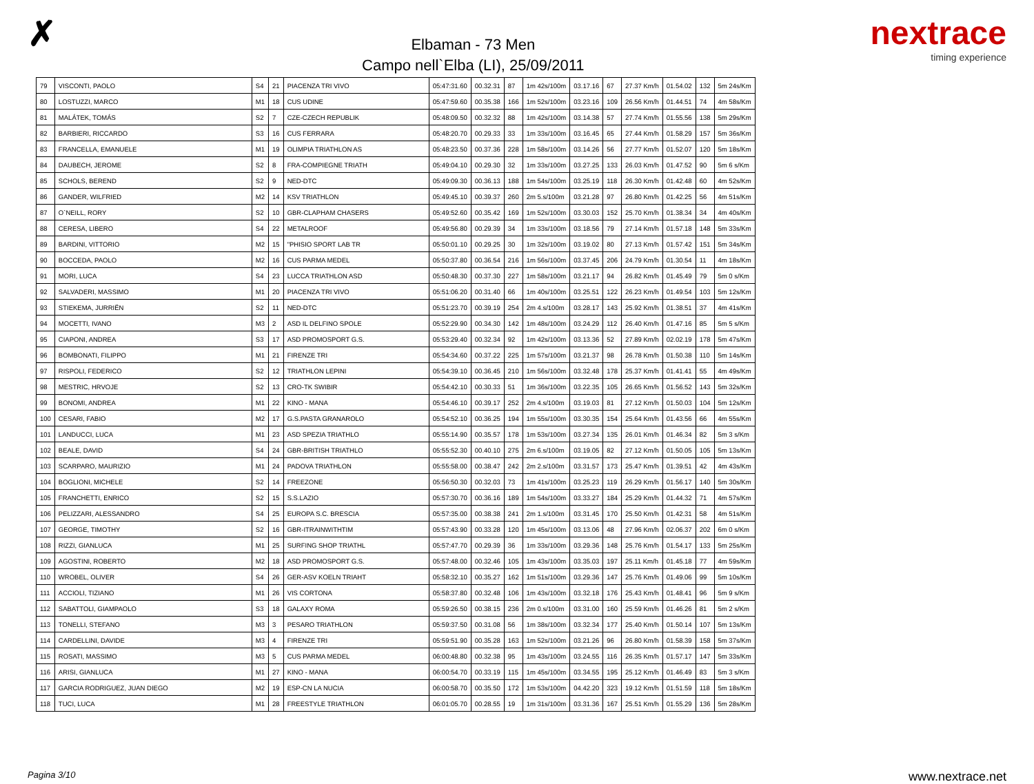✗
Elbaman - 73 Men
Campo nell`Elba (LI), 25/09/2011
nextrace
timing experience
| 79 | VISCONTI, PAOLO | S4 | 21 | PIACENZA TRI VIVO | 05:47:31.60 | 00.32.31 | 87 | 1m 42s/100m | 03.17.16 | 67 | 27.37 Km/h | 01.54.02 | 132 | 5m 24s/Km |
| 80 | LOSTUZZI, MARCO | M1 | 18 | CUS UDINE | 05:47:59.60 | 00.35.38 | 166 | 1m 52s/100m | 03.23.16 | 109 | 26.56 Km/h | 01.44.51 | 74 | 4m 58s/Km |
| 81 | MALÁTEK, TOMÁS | S2 | 7 | CZE-CZECH REPUBLIK | 05:48:09.50 | 00.32.32 | 88 | 1m 42s/100m | 03.14.38 | 57 | 27.74 Km/h | 01.55.56 | 138 | 5m 29s/Km |
| 82 | BARBIERI, RICCARDO | S3 | 16 | CUS FERRARA | 05:48:20.70 | 00.29.33 | 33 | 1m 33s/100m | 03.16.45 | 65 | 27.44 Km/h | 01.58.29 | 157 | 5m 36s/Km |
| 83 | FRANCELLA, EMANUELE | M1 | 19 | OLIMPIA TRIATHLON AS | 05:48:23.50 | 00.37.36 | 228 | 1m 58s/100m | 03.14.26 | 56 | 27.77 Km/h | 01.52.07 | 120 | 5m 18s/Km |
| 84 | DAUBECH, JEROME | S2 | 8 | FRA-COMPIEGNE TRIATH | 05:49:04.10 | 00.29.30 | 32 | 1m 33s/100m | 03.27.25 | 133 | 26.03 Km/h | 01.47.52 | 90 | 5m 6 s/Km |
| 85 | SCHOLS, BEREND | S2 | 9 | NED-DTC | 05:49:09.30 | 00.36.13 | 188 | 1m 54s/100m | 03.25.19 | 118 | 26.30 Km/h | 01.42.48 | 60 | 4m 52s/Km |
| 86 | GANDER, WILFRIED | M2 | 14 | KSV TRIATHLON | 05:49:45.10 | 00.39.37 | 260 | 2m 5.s/100m | 03.21.28 | 97 | 26.80 Km/h | 01.42.25 | 56 | 4m 51s/Km |
| 87 | O`NEILL, RORY | S2 | 10 | GBR-CLAPHAM CHASERS | 05:49:52.60 | 00.35.42 | 169 | 1m 52s/100m | 03.30.03 | 152 | 25.70 Km/h | 01.38.34 | 34 | 4m 40s/Km |
| 88 | CERESA, LIBERO | S4 | 22 | METALROOF | 05:49:56.80 | 00.29.39 | 34 | 1m 33s/100m | 03.18.56 | 79 | 27.14 Km/h | 01.57.18 | 148 | 5m 33s/Km |
| 89 | BARDINI, VITTORIO | M2 | 15 | "PHISIO SPORT LAB TR | 05:50:01.10 | 00.29.25 | 30 | 1m 32s/100m | 03.19.02 | 80 | 27.13 Km/h | 01.57.42 | 151 | 5m 34s/Km |
| 90 | BOCCEDA, PAOLO | M2 | 16 | CUS PARMA MEDEL | 05:50:37.80 | 00.36.54 | 216 | 1m 56s/100m | 03.37.45 | 206 | 24.79 Km/h | 01.30.54 | 11 | 4m 18s/Km |
| 91 | MORI, LUCA | S4 | 23 | LUCCA TRIATHLON ASD | 05:50:48.30 | 00.37.30 | 227 | 1m 58s/100m | 03.21.17 | 94 | 26.82 Km/h | 01.45.49 | 79 | 5m 0 s/Km |
| 92 | SALVADERI, MASSIMO | M1 | 20 | PIACENZA TRI VIVO | 05:51:06.20 | 00.31.40 | 66 | 1m 40s/100m | 03.25.51 | 122 | 26.23 Km/h | 01.49.54 | 103 | 5m 12s/Km |
| 93 | STIEKEMA, JURRIËN | S2 | 11 | NED-DTC | 05:51:23.70 | 00.39.19 | 254 | 2m 4.s/100m | 03.28.17 | 143 | 25.92 Km/h | 01.38.51 | 37 | 4m 41s/Km |
| 94 | MOCETTI, IVANO | M3 | 2 | ASD IL DELFINO SPOLE | 05:52:29.90 | 00.34.30 | 142 | 1m 48s/100m | 03.24.29 | 112 | 26.40 Km/h | 01.47.16 | 85 | 5m 5 s/Km |
| 95 | CIAPONI, ANDREA | S3 | 17 | ASD PROMOSPORT G.S. | 05:53:29.40 | 00.32.34 | 92 | 1m 42s/100m | 03.13.36 | 52 | 27.89 Km/h | 02.02.19 | 178 | 5m 47s/Km |
| 96 | BOMBONATI, FILIPPO | M1 | 21 | FIRENZE TRI | 05:54:34.60 | 00.37.22 | 225 | 1m 57s/100m | 03.21.37 | 98 | 26.78 Km/h | 01.50.38 | 110 | 5m 14s/Km |
| 97 | RISPOLI, FEDERICO | S2 | 12 | TRIATHLON LEPINI | 05:54:39.10 | 00.36.45 | 210 | 1m 56s/100m | 03.32.48 | 178 | 25.37 Km/h | 01.41.41 | 55 | 4m 49s/Km |
| 98 | MESTRIC, HRVOJE | S2 | 13 | CRO-TK SWIBIR | 05:54:42.10 | 00.30.33 | 51 | 1m 36s/100m | 03.22.35 | 105 | 26.65 Km/h | 01.56.52 | 143 | 5m 32s/Km |
| 99 | BONOMI, ANDREA | M1 | 22 | KINO - MANA | 05:54:46.10 | 00.39.17 | 252 | 2m 4.s/100m | 03.19.03 | 81 | 27.12 Km/h | 01.50.03 | 104 | 5m 12s/Km |
| 100 | CESARI, FABIO | M2 | 17 | G.S.PASTA GRANAROLO | 05:54:52.10 | 00.36.25 | 194 | 1m 55s/100m | 03.30.35 | 154 | 25.64 Km/h | 01.43.56 | 66 | 4m 55s/Km |
| 101 | LANDUCCI, LUCA | M1 | 23 | ASD SPEZIA TRIATHLO | 05:55:14.90 | 00.35.57 | 178 | 1m 53s/100m | 03.27.34 | 135 | 26.01 Km/h | 01.46.34 | 82 | 5m 3 s/Km |
| 102 | BEALE, DAVID | S4 | 24 | GBR-BRITISH TRIATHLO | 05:55:52.30 | 00.40.10 | 275 | 2m 6.s/100m | 03.19.05 | 82 | 27.12 Km/h | 01.50.05 | 105 | 5m 13s/Km |
| 103 | SCARPARO, MAURIZIO | M1 | 24 | PADOVA TRIATHLON | 05:55:58.00 | 00.38.47 | 242 | 2m 2.s/100m | 03.31.57 | 173 | 25.47 Km/h | 01.39.51 | 42 | 4m 43s/Km |
| 104 | BOGLIONI, MICHELE | S2 | 14 | FREEZONE | 05:56:50.30 | 00.32.03 | 73 | 1m 41s/100m | 03.25.23 | 119 | 26.29 Km/h | 01.56.17 | 140 | 5m 30s/Km |
| 105 | FRANCHETTI, ENRICO | S2 | 15 | S.S.LAZIO | 05:57:30.70 | 00.36.16 | 189 | 1m 54s/100m | 03.33.27 | 184 | 25.29 Km/h | 01.44.32 | 71 | 4m 57s/Km |
| 106 | PELIZZARI, ALESSANDRO | S4 | 25 | EUROPA S.C. BRESCIA | 05:57:35.00 | 00.38.38 | 241 | 2m 1.s/100m | 03.31.45 | 170 | 25.50 Km/h | 01.42.31 | 58 | 4m 51s/Km |
| 107 | GEORGE, TIMOTHY | S2 | 16 | GBR-ITRAINWITHTIM | 05:57:43.90 | 00.33.28 | 120 | 1m 45s/100m | 03.13.06 | 48 | 27.96 Km/h | 02.06.37 | 202 | 6m 0 s/Km |
| 108 | RIZZI, GIANLUCA | M1 | 25 | SURFING SHOP TRIATHL | 05:57:47.70 | 00.29.39 | 36 | 1m 33s/100m | 03.29.36 | 148 | 25.76 Km/h | 01.54.17 | 133 | 5m 25s/Km |
| 109 | AGOSTINI, ROBERTO | M2 | 18 | ASD PROMOSPORT G.S. | 05:57:48.00 | 00.32.46 | 105 | 1m 43s/100m | 03.35.03 | 197 | 25.11 Km/h | 01.45.18 | 77 | 4m 59s/Km |
| 110 | WROBEL, OLIVER | S4 | 26 | GER-ASV KOELN TRIAHT | 05:58:32.10 | 00.35.27 | 162 | 1m 51s/100m | 03.29.36 | 147 | 25.76 Km/h | 01.49.06 | 99 | 5m 10s/Km |
| 111 | ACCIOLI, TIZIANO | M1 | 26 | VIS CORTONA | 05:58:37.80 | 00.32.48 | 106 | 1m 43s/100m | 03.32.18 | 176 | 25.43 Km/h | 01.48.41 | 96 | 5m 9 s/Km |
| 112 | SABATTOLI, GIAMPAOLO | S3 | 18 | GALAXY ROMA | 05:59:26.50 | 00.38.15 | 236 | 2m 0.s/100m | 03.31.00 | 160 | 25.59 Km/h | 01.46.26 | 81 | 5m 2 s/Km |
| 113 | TONELLI, STEFANO | M3 | 3 | PESARO TRIATHLON | 05:59:37.50 | 00.31.08 | 56 | 1m 38s/100m | 03.32.34 | 177 | 25.40 Km/h | 01.50.14 | 107 | 5m 13s/Km |
| 114 | CARDELLINI, DAVIDE | M3 | 4 | FIRENZE TRI | 05:59:51.90 | 00.35.28 | 163 | 1m 52s/100m | 03.21.26 | 96 | 26.80 Km/h | 01.58.39 | 158 | 5m 37s/Km |
| 115 | ROSATI, MASSIMO | M3 | 5 | CUS PARMA MEDEL | 06:00:48.80 | 00.32.38 | 95 | 1m 43s/100m | 03.24.55 | 116 | 26.35 Km/h | 01.57.17 | 147 | 5m 33s/Km |
| 116 | ARISI, GIANLUCA | M1 | 27 | KINO - MANA | 06:00:54.70 | 00.33.19 | 115 | 1m 45s/100m | 03.34.55 | 195 | 25.12 Km/h | 01.46.49 | 83 | 5m 3 s/Km |
| 117 | GARCIA RODRIGUEZ, JUAN DIEGO | M2 | 19 | ESP-CN LA NUCIA | 06:00:58.70 | 00.35.50 | 172 | 1m 53s/100m | 04.42.20 | 323 | 19.12 Km/h | 01.51.59 | 118 | 5m 18s/Km |
| 118 | TUCI, LUCA | M1 | 28 | FREESTYLE TRIATHLON | 06:01:05.70 | 00.28.55 | 19 | 1m 31s/100m | 03.31.36 | 167 | 25.51 Km/h | 01.55.29 | 136 | 5m 28s/Km |
Pagina 3/10 www.nextrace.net